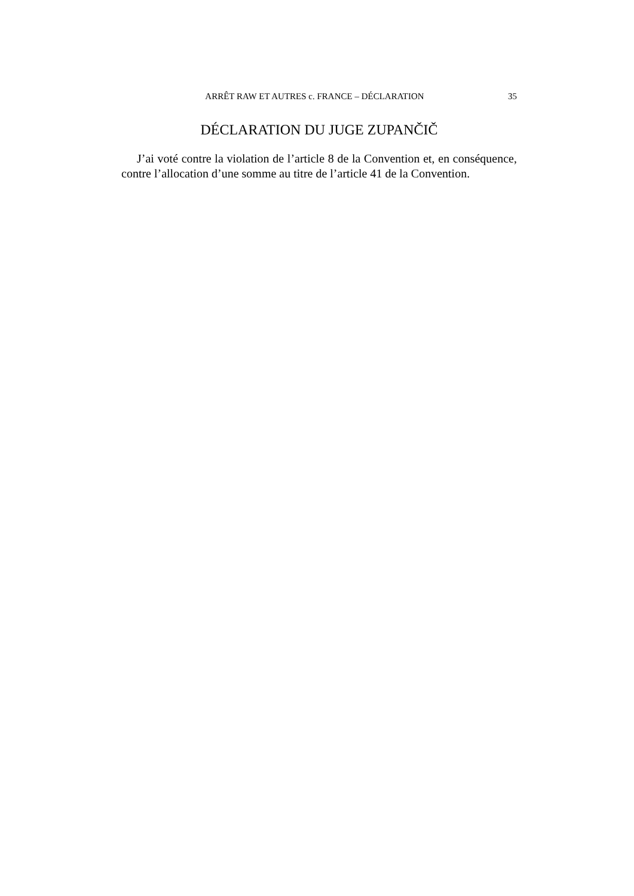ARRÊT RAW ET AUTRES c. FRANCE – DÉCLARATION 35
DÉCLARATION DU JUGE ZUPANČIČ
J’ai voté contre la violation de l’article 8 de la Convention et, en conséquence, contre l’allocation d’une somme au titre de l’article 41 de la Convention.